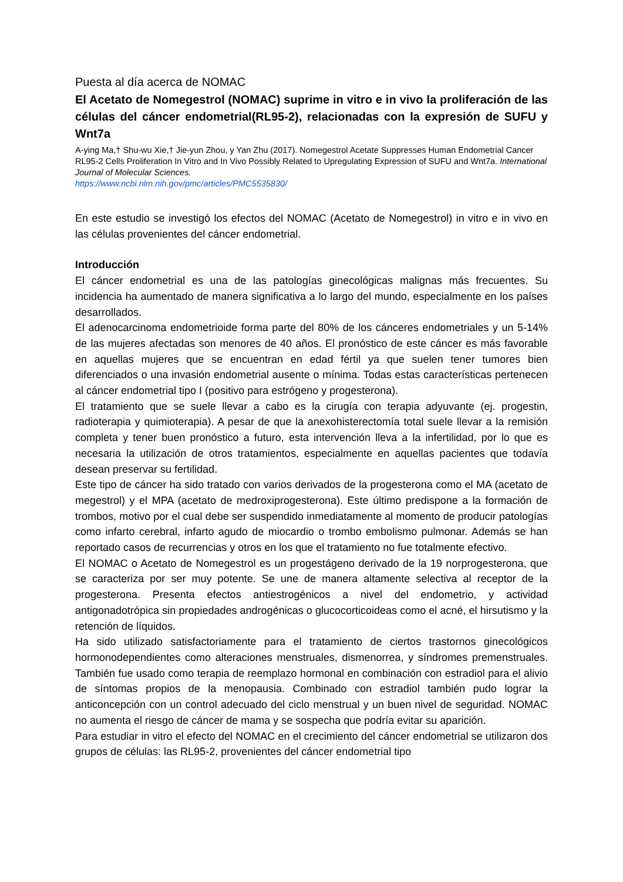Puesta al día acerca de NOMAC
El Acetato de Nomegestrol (NOMAC) suprime in vitro e in vivo la proliferación de las células del cáncer endometrial(RL95-2), relacionadas con la expresión de SUFU y Wnt7a
A-ying Ma,† Shu-wu Xie,† Jie-yun Zhou, y Yan Zhu (2017). Nomegestrol Acetate Suppresses Human Endometrial Cancer RL95-2 Cells Proliferation In Vitro and In Vivo Possibly Related to Upregulating Expression of SUFU and Wnt7a. International Journal of Molecular Sciences.
https://www.ncbi.nlm.nih.gov/pmc/articles/PMC5535830/
En este estudio se investigó los efectos del NOMAC (Acetato de Nomegestrol) in vitro e in vivo en las células provenientes del cáncer endometrial.
Introducción
El cáncer endometrial es una de las patologías ginecológicas malignas más frecuentes. Su incidencia ha aumentado de manera significativa a lo largo del mundo, especialmente en los países desarrollados.
El adenocarcinoma endometrioide forma parte del 80% de los cánceres endometriales y un 5-14% de las mujeres afectadas son menores de 40 años. El pronóstico de este cáncer es más favorable en aquellas mujeres que se encuentran en edad fértil ya que suelen tener tumores bien diferenciados o una invasión endometrial ausente o mínima. Todas estas características pertenecen al cáncer endometrial tipo I (positivo para estrógeno y progesterona).
El tratamiento que se suele llevar a cabo es la cirugía con terapia adyuvante (ej. progestin, radioterapia y quimioterapia). A pesar de que la anexohisterectomía total suele llevar a la remisión completa y tener buen pronóstico a futuro, esta intervención lleva a la infertilidad, por lo que es necesaria la utilización de otros tratamientos, especialmente en aquellas pacientes que todavía desean preservar su fertilidad.
Este tipo de cáncer ha sido tratado con varios derivados de la progesterona como el MA (acetato de megestrol) y el MPA (acetato de medroxiprogesterona). Este último predispone a la formación de trombos, motivo por el cual debe ser suspendido inmediatamente al momento de producir patologías como infarto cerebral, infarto agudo de miocardio o trombo embolismo pulmonar. Además se han reportado casos de recurrencias y otros en los que el tratamiento no fue totalmente efectivo.
El NOMAC o Acetato de Nomegestrol es un progestágeno derivado de la 19 norprogesterona, que se caracteriza por ser muy potente. Se une de manera altamente selectiva al receptor de la progesterona. Presenta efectos antiestrogénicos a nivel del endometrio, y actividad antigonadotrópica sin propiedades androgénicas o glucocorticoideas como el acné, el hirsutismo y la retención de líquidos.
Ha sido utilizado satisfactoriamente para el tratamiento de ciertos trastornos ginecológicos hormonodependientes como alteraciones menstruales, dismenorrea, y síndromes premenstruales. También fue usado como terapia de reemplazo hormonal en combinación con estradiol para el alivio de síntomas propios de la menopausia. Combinado con estradiol también pudo lograr la anticoncepción con un control adecuado del ciclo menstrual y un buen nivel de seguridad. NOMAC no aumenta el riesgo de cáncer de mama y se sospecha que podría evitar su aparición.
Para estudiar in vitro el efecto del NOMAC en el crecimiento del cáncer endometrial se utilizaron dos grupos de células: las RL95-2, provenientes del cáncer endometrial tipo